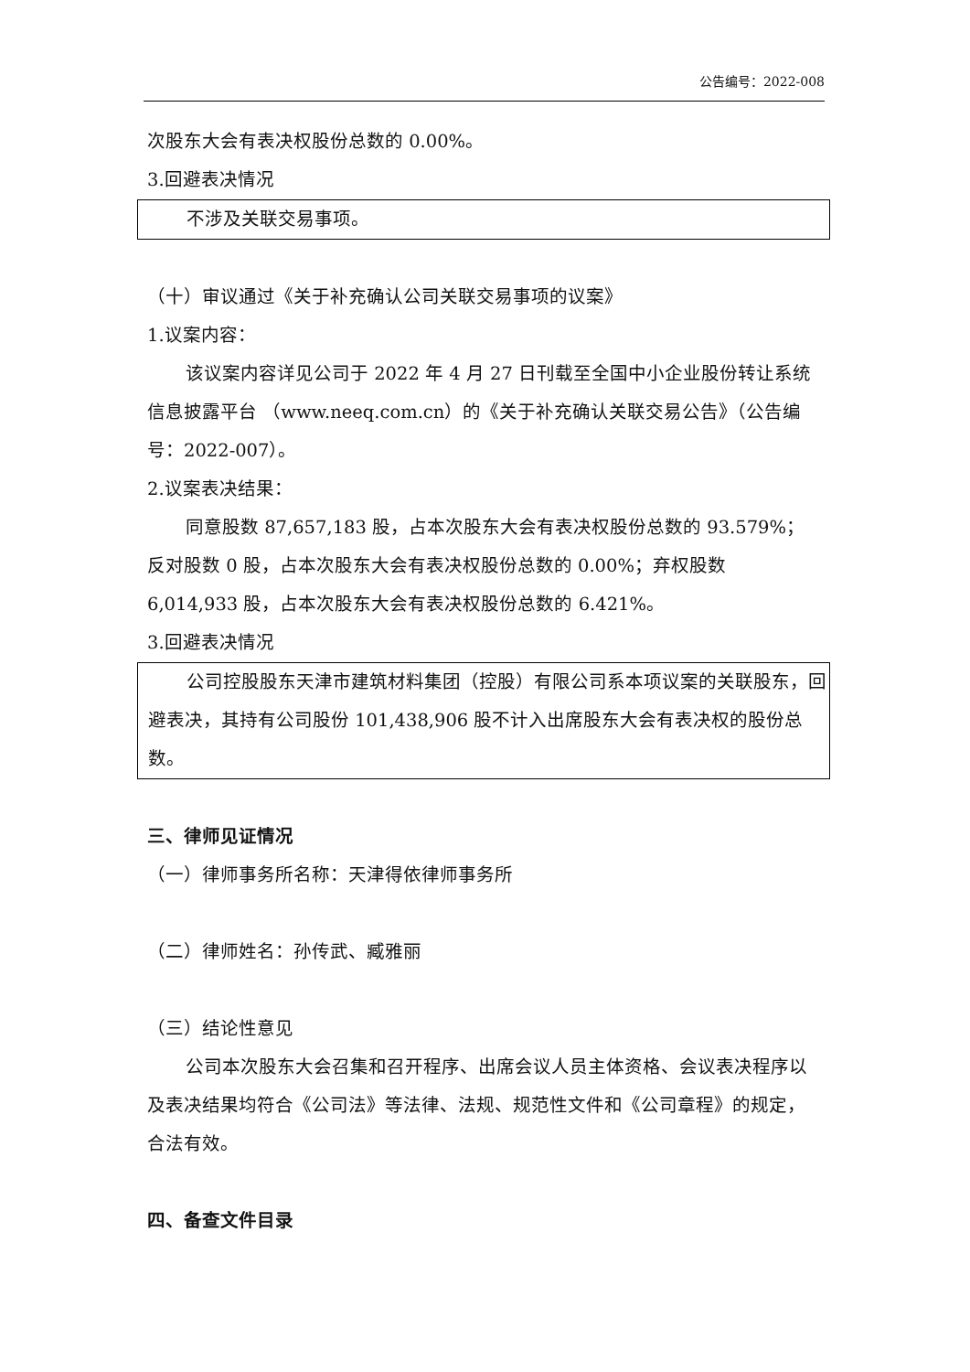公告编号：2022-008
次股东大会有表决权股份总数的 0.00%。
3.回避表决情况
不涉及关联交易事项。
（十）审议通过《关于补充确认公司关联交易事项的议案》
1.议案内容：
该议案内容详见公司于 2022 年 4 月 27 日刊载至全国中小企业股份转让系统信息披露平台 （www.neeq.com.cn）的《关于补充确认关联交易公告》（公告编号：2022-007）。
2.议案表决结果：
同意股数 87,657,183 股，占本次股东大会有表决权股份总数的 93.579%；反对股数 0 股，占本次股东大会有表决权股份总数的 0.00%；弃权股数 6,014,933 股，占本次股东大会有表决权股份总数的 6.421%。
3.回避表决情况
公司控股股东天津市建筑材料集团（控股）有限公司系本项议案的关联股东，回避表决，其持有公司股份 101,438,906 股不计入出席股东大会有表决权的股份总数。
三、律师见证情况
（一）律师事务所名称：天津得依律师事务所
（二）律师姓名：孙传武、臧雅丽
（三）结论性意见
公司本次股东大会召集和召开程序、出席会议人员主体资格、会议表决程序以及表决结果均符合《公司法》等法律、法规、规范性文件和《公司章程》的规定，合法有效。
四、备查文件目录